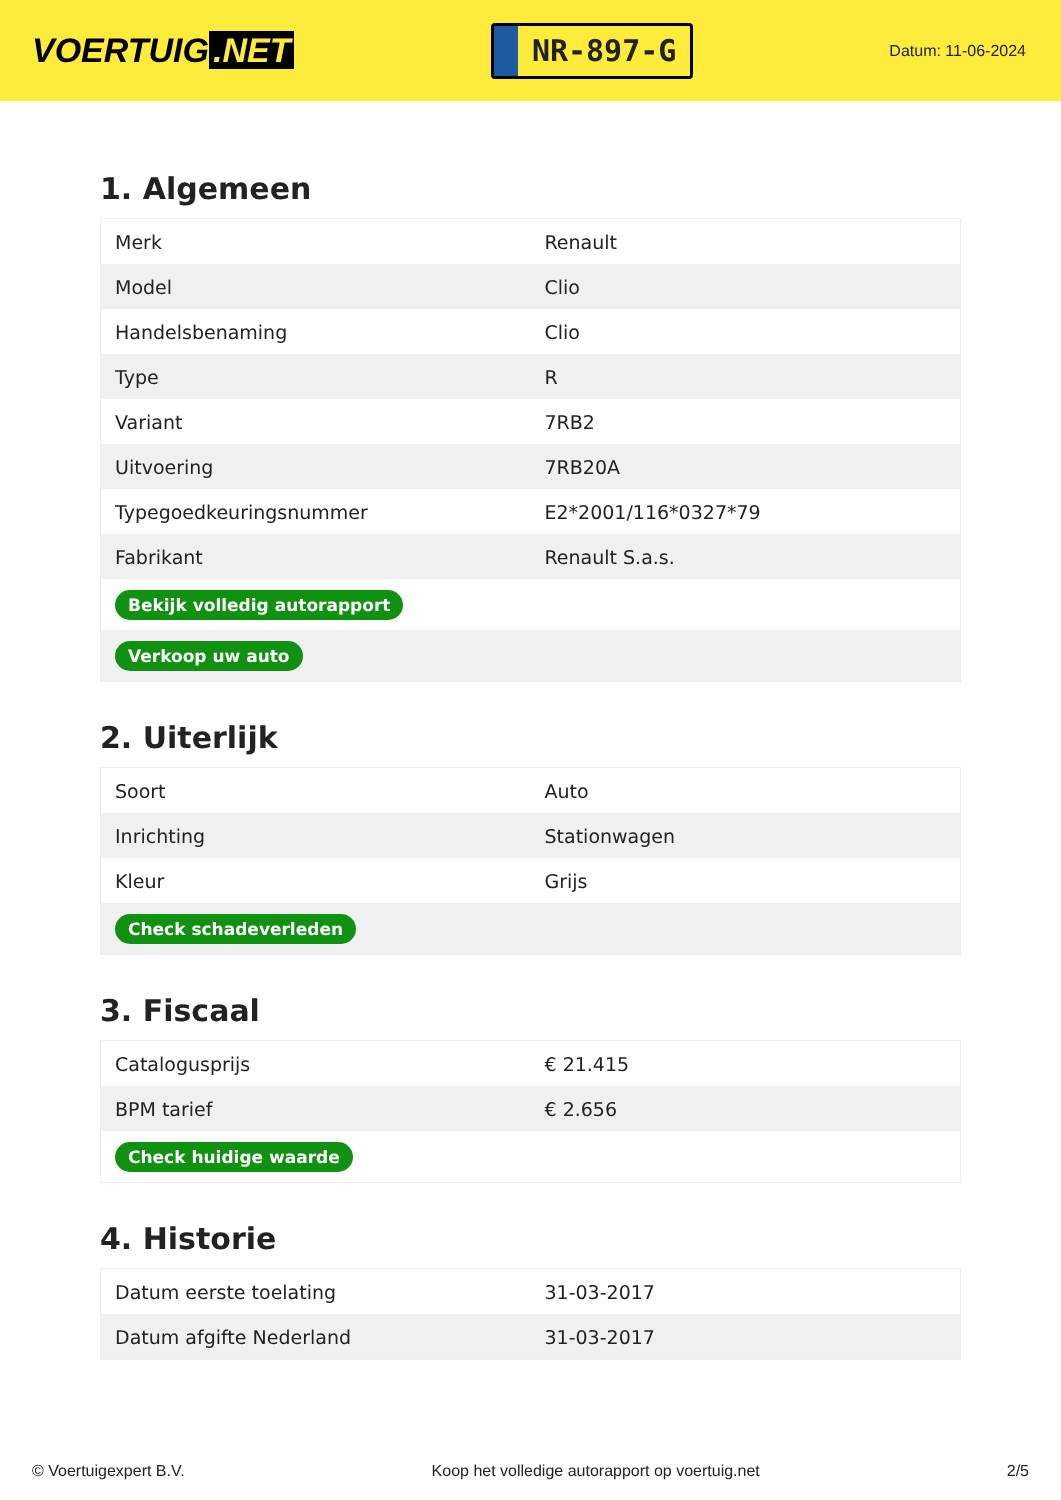VOERTUIG.NET
NR-897-G
Datum: 11-06-2024
1. Algemeen
| Merk | Renault |
| Model | Clio |
| Handelsbenaming | Clio |
| Type | R |
| Variant | 7RB2 |
| Uitvoering | 7RB20A |
| Typegoedkeuringsnummer | E2*2001/116*0327*79 |
| Fabrikant | Renault S.a.s. |
| Bekijk volledig autorapport | |
| Verkoop uw auto | |
2. Uiterlijk
| Soort | Auto |
| Inrichting | Stationwagen |
| Kleur | Grijs |
| Check schadeverleden | |
3. Fiscaal
| Catalogusprijs | € 21.415 |
| BPM tarief | € 2.656 |
| Check huidige waarde | |
4. Historie
| Datum eerste toelating | 31-03-2017 |
| Datum afgifte Nederland | 31-03-2017 |
© Voertuigexpert B.V. Koop het volledige autorapport op voertuig.net 2/5